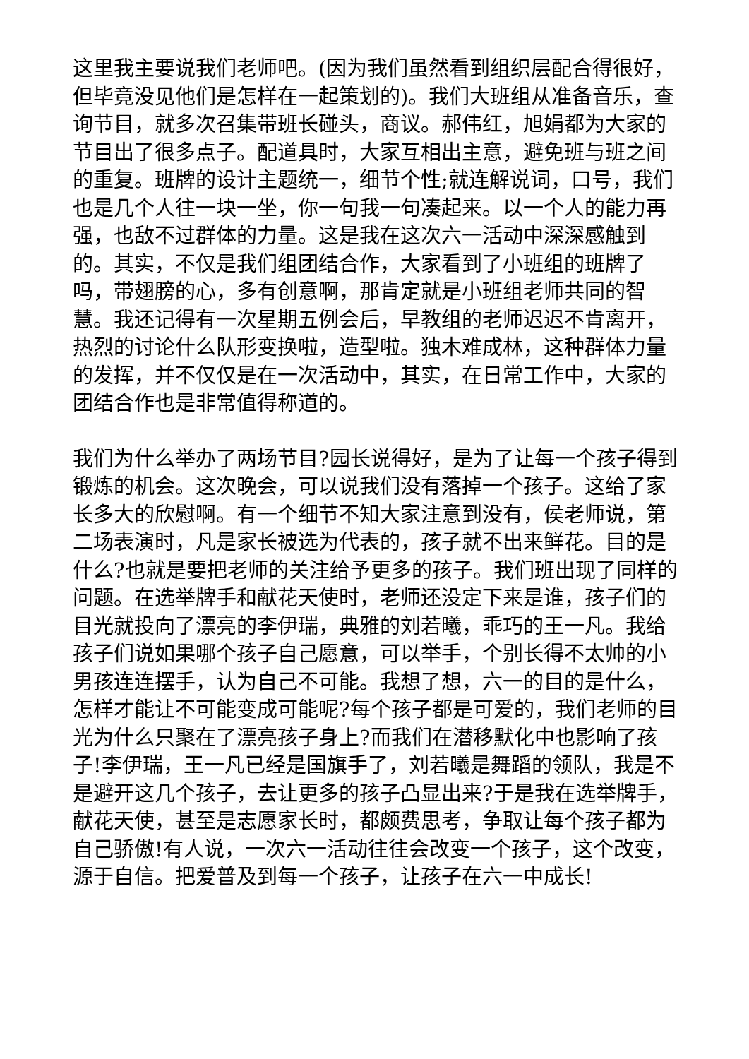这里我主要说我们老师吧。(因为我们虽然看到组织层配合得很好，但毕竟没见他们是怎样在一起策划的)。我们大班组从准备音乐，查询节目，就多次召集带班长碰头，商议。郝伟红，旭娟都为大家的节目出了很多点子。配道具时，大家互相出主意，避免班与班之间的重复。班牌的设计主题统一，细节个性;就连解说词，口号，我们也是几个人往一块一坐，你一句我一句凑起来。以一个人的能力再强，也敌不过群体的力量。这是我在这次六一活动中深深感触到的。其实，不仅是我们组团结合作，大家看到了小班组的班牌了吗，带翅膀的心，多有创意啊，那肯定就是小班组老师共同的智慧。我还记得有一次星期五例会后，早教组的老师迟迟不肯离开，热烈的讨论什么队形变换啦，造型啦。独木难成林，这种群体力量的发挥，并不仅仅是在一次活动中，其实，在日常工作中，大家的团结合作也是非常值得称道的。
我们为什么举办了两场节目?园长说得好，是为了让每一个孩子得到锻炼的机会。这次晚会，可以说我们没有落掉一个孩子。这给了家长多大的欣慰啊。有一个细节不知大家注意到没有，侯老师说，第二场表演时，凡是家长被选为代表的，孩子就不出来鲜花。目的是什么?也就是要把老师的关注给予更多的孩子。我们班出现了同样的问题。在选举牌手和献花天使时，老师还没定下来是谁，孩子们的目光就投向了漂亮的李伊瑞，典雅的刘若曦，乖巧的王一凡。我给孩子们说如果哪个孩子自己愿意，可以举手，个别长得不太帅的小男孩连连摆手，认为自己不可能。我想了想，六一的目的是什么，怎样才能让不可能变成可能呢?每个孩子都是可爱的，我们老师的目光为什么只聚在了漂亮孩子身上?而我们在潜移默化中也影响了孩子!李伊瑞，王一凡已经是国旗手了，刘若曦是舞蹈的领队，我是不是避开这几个孩子，去让更多的孩子凸显出来?于是我在选举牌手，献花天使，甚至是志愿家长时，都颇费思考，争取让每个孩子都为自己骄傲!有人说，一次六一活动往往会改变一个孩子，这个改变，源于自信。把爱普及到每一个孩子，让孩子在六一中成长!